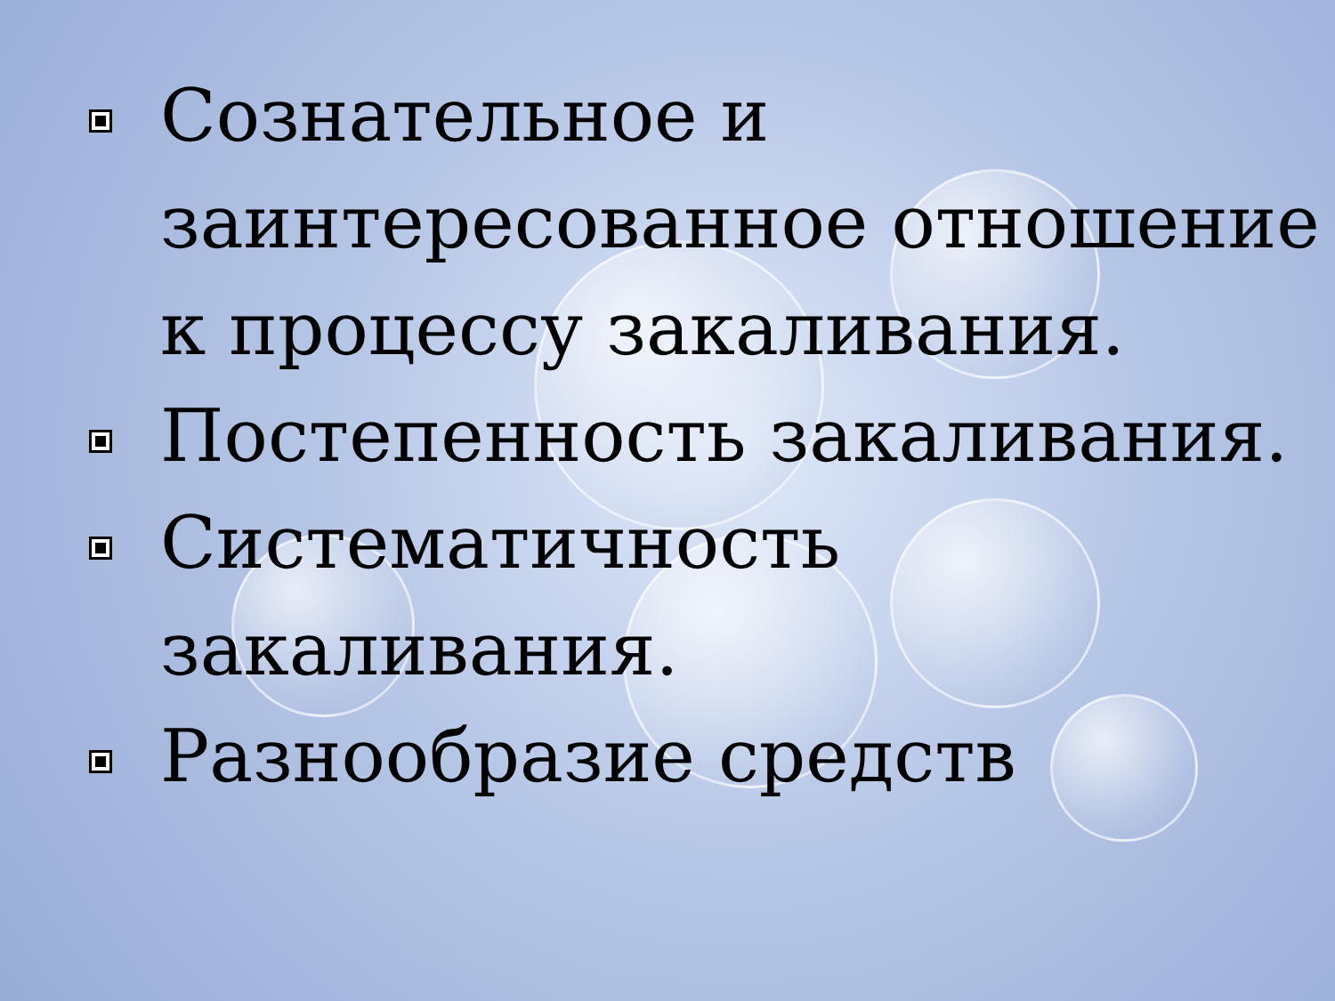Сознательное и заинтересованное отношение к процессу закаливания.
Постепенность закаливания.
Систематичность закаливания.
Разнообразие средств